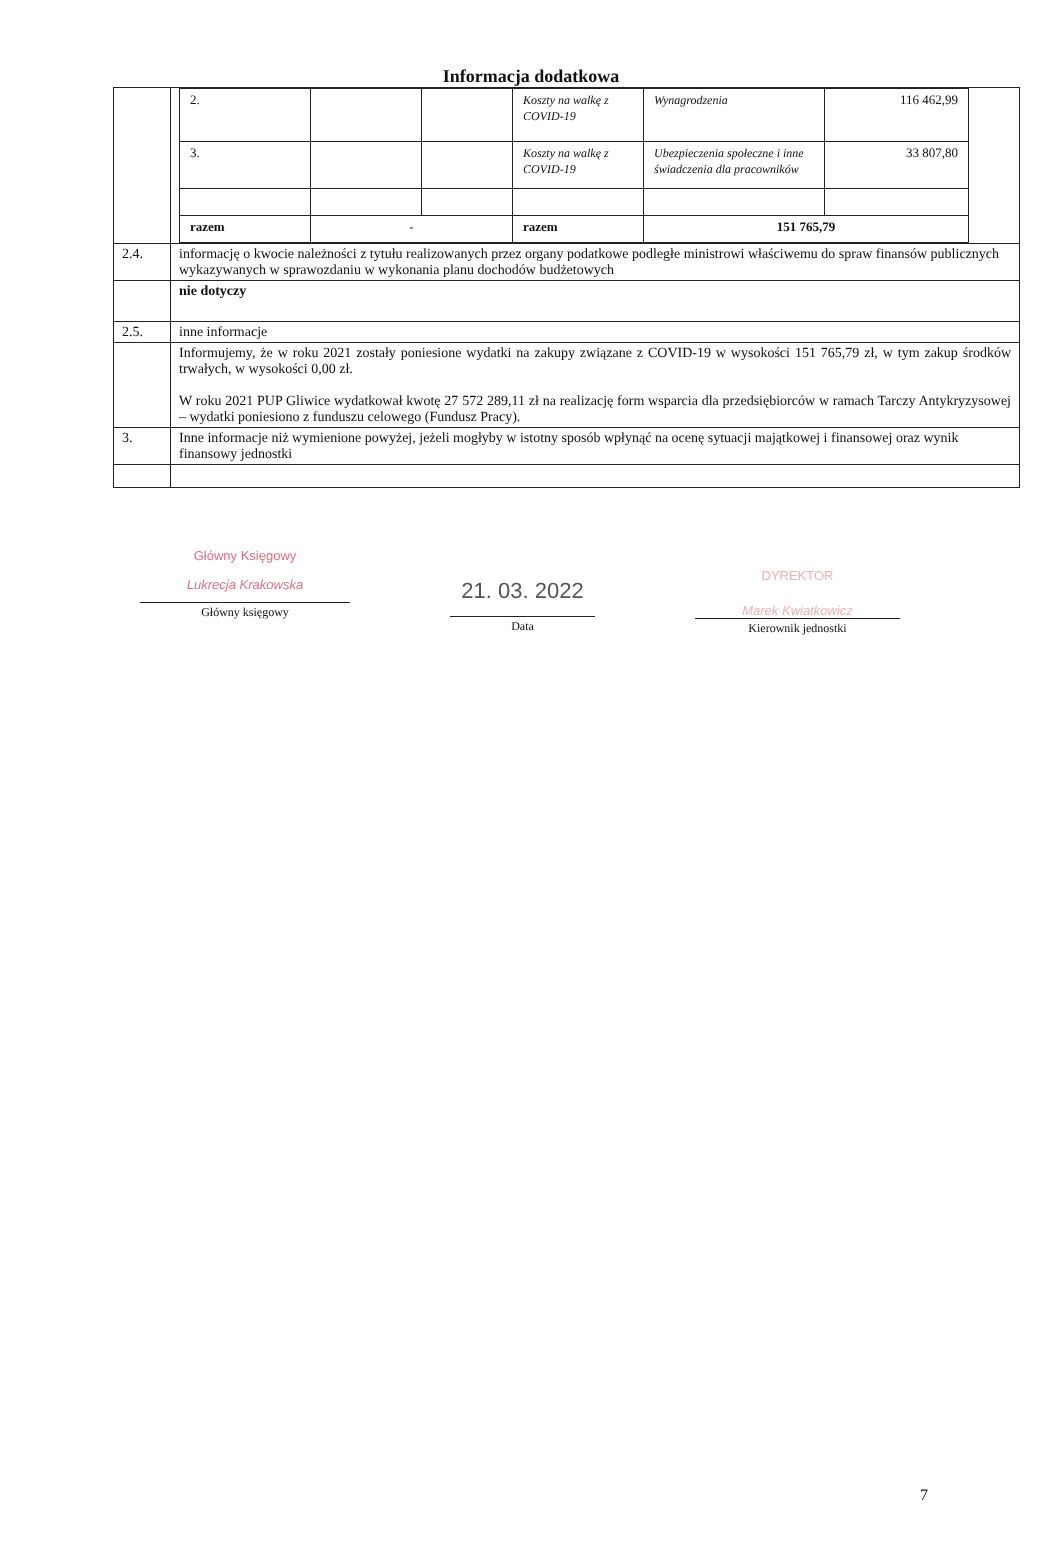Informacja dodatkowa
| | / 2. / / / Koszty na walkę z COVID-19 / Wynagrodzenia / 116 462,99 / / 3. / / / Koszty na walkę z COVID-19 / Ubezpieczenia społeczne i inne świadczenia dla pracowników / 33 807,80 / / razem / - / / razem / 151 765,79 / / |
| 2.4. | informację o kwocie należności z tytułu realizowanych przez organy podatkowe podległe ministrowi właściwemu do spraw finansów publicznych wykazywanych w sprawozdaniu w wykonania planu dochodów budżetowych |
| | nie dotyczy |
| 2.5. | inne informacje |
| | Informujemy, że w roku 2021 zostały poniesione wydatki na zakupy związane z COVID-19 w wysokości 151 765,79 zł, w tym zakup środków trwałych, w wysokości 0,00 zł. W roku 2021 PUP Gliwice wydatkował kwotę 27 572 289,11 zł na realizację form wsparcia dla przedsiębiorców w ramach Tarczy Antykryzysowej – wydatki poniesiono z funduszu celowego (Fundusz Pracy). |
| 3. | Inne informacje niż wymienione powyżej, jeżeli mogłyby w istotny sposób wpłynąć na ocenę sytuacji majątkowej i finansowej oraz wynik finansowy jednostki |
Główny Księgowy
Lukrecja Krakowska
Główny księgowy
21. 03. 2022
Data
DYREKTOR
Marek Kwiatkowicz
Kierownik jednostki
7